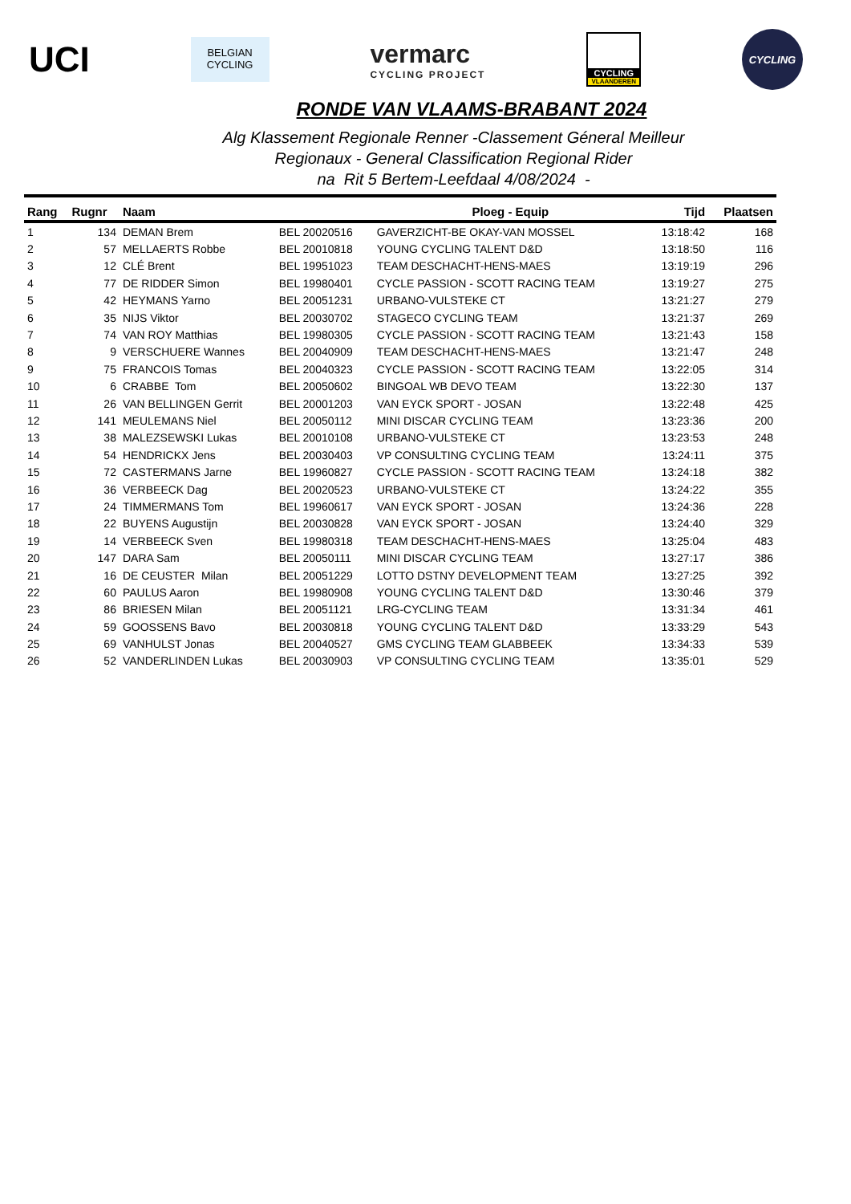UCI
BELGIAN
CYCLING
vermarc
CYCLING PROJECT
CYCLING
VLAANDEREN
CYCLING
RONDE VAN VLAAMS-BRABANT 2024
Alg Klassement Regionale Renner -Classement Géneral Meilleur
Regionaux - General Classification Regional Rider
na Rit 5 Bertem-Leefdaal 4/08/2024 -
| Rang | Rugnr | Naam | | Ploeg - Equip | Tijd | Plaatsen |
| --- | --- | --- | --- | --- | --- | --- |
| 1 | 134 | DEMAN Brem | BEL 20020516 | GAVERZICHT-BE OKAY-VAN MOSSEL | 13:18:42 | 168 |
| 2 | 57 | MELLAERTS Robbe | BEL 20010818 | YOUNG CYCLING TALENT D&D | 13:18:50 | 116 |
| 3 | 12 | CLÉ Brent | BEL 19951023 | TEAM DESCHACHT-HENS-MAES | 13:19:19 | 296 |
| 4 | 77 | DE RIDDER Simon | BEL 19980401 | CYCLE PASSION - SCOTT RACING TEAM | 13:19:27 | 275 |
| 5 | 42 | HEYMANS Yarno | BEL 20051231 | URBANO-VULSTEKE CT | 13:21:27 | 279 |
| 6 | 35 | NIJS Viktor | BEL 20030702 | STAGECO CYCLING TEAM | 13:21:37 | 269 |
| 7 | 74 | VAN ROY Matthias | BEL 19980305 | CYCLE PASSION - SCOTT RACING TEAM | 13:21:43 | 158 |
| 8 | 9 | VERSCHUERE Wannes | BEL 20040909 | TEAM DESCHACHT-HENS-MAES | 13:21:47 | 248 |
| 9 | 75 | FRANCOIS Tomas | BEL 20040323 | CYCLE PASSION - SCOTT RACING TEAM | 13:22:05 | 314 |
| 10 | 6 | CRABBE Tom | BEL 20050602 | BINGOAL WB DEVO TEAM | 13:22:30 | 137 |
| 11 | 26 | VAN BELLINGEN Gerrit | BEL 20001203 | VAN EYCK SPORT - JOSAN | 13:22:48 | 425 |
| 12 | 141 | MEULEMANS Niel | BEL 20050112 | MINI DISCAR CYCLING TEAM | 13:23:36 | 200 |
| 13 | 38 | MALEZSEWSKI Lukas | BEL 20010108 | URBANO-VULSTEKE CT | 13:23:53 | 248 |
| 14 | 54 | HENDRICKX Jens | BEL 20030403 | VP CONSULTING CYCLING TEAM | 13:24:11 | 375 |
| 15 | 72 | CASTERMANS Jarne | BEL 19960827 | CYCLE PASSION - SCOTT RACING TEAM | 13:24:18 | 382 |
| 16 | 36 | VERBEECK Dag | BEL 20020523 | URBANO-VULSTEKE CT | 13:24:22 | 355 |
| 17 | 24 | TIMMERMANS Tom | BEL 19960617 | VAN EYCK SPORT - JOSAN | 13:24:36 | 228 |
| 18 | 22 | BUYENS Augustijn | BEL 20030828 | VAN EYCK SPORT - JOSAN | 13:24:40 | 329 |
| 19 | 14 | VERBEECK Sven | BEL 19980318 | TEAM DESCHACHT-HENS-MAES | 13:25:04 | 483 |
| 20 | 147 | DARA Sam | BEL 20050111 | MINI DISCAR CYCLING TEAM | 13:27:17 | 386 |
| 21 | 16 | DE CEUSTER Milan | BEL 20051229 | LOTTO DSTNY DEVELOPMENT TEAM | 13:27:25 | 392 |
| 22 | 60 | PAULUS Aaron | BEL 19980908 | YOUNG CYCLING TALENT D&D | 13:30:46 | 379 |
| 23 | 86 | BRIESEN Milan | BEL 20051121 | LRG-CYCLING TEAM | 13:31:34 | 461 |
| 24 | 59 | GOOSSENS Bavo | BEL 20030818 | YOUNG CYCLING TALENT D&D | 13:33:29 | 543 |
| 25 | 69 | VANHULST Jonas | BEL 20040527 | GMS CYCLING TEAM GLABBEEK | 13:34:33 | 539 |
| 26 | 52 | VANDERLINDEN Lukas | BEL 20030903 | VP CONSULTING CYCLING TEAM | 13:35:01 | 529 |